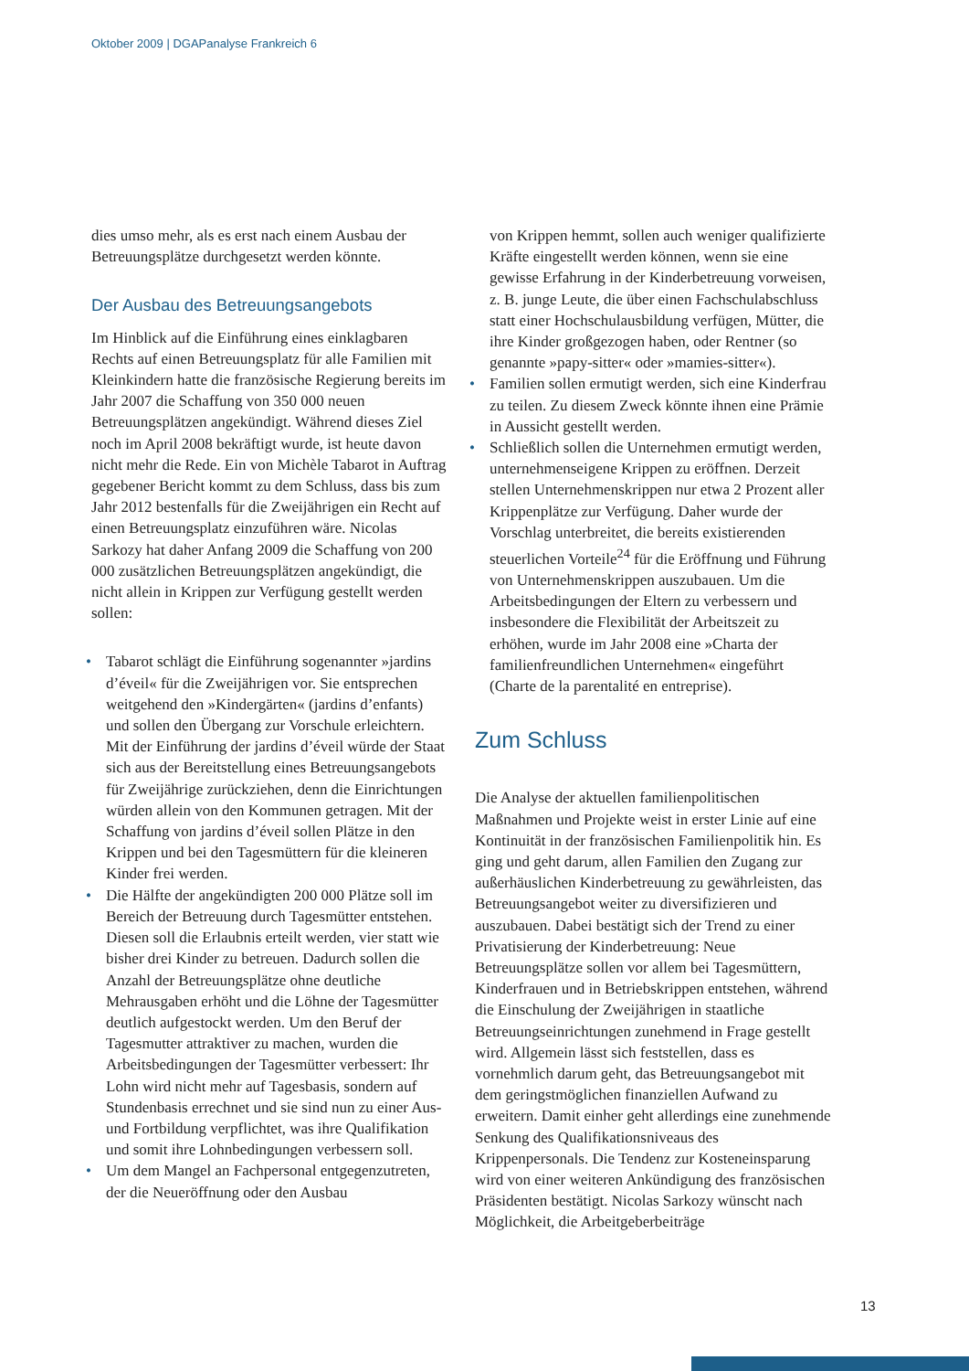Oktober 2009 | DGAPanalyse Frankreich 6
dies umso mehr, als es erst nach einem Ausbau der Betreuungsplätze durchgesetzt werden könnte.
Der Ausbau des Betreuungsangebots
Im Hinblick auf die Einführung eines einklagbaren Rechts auf einen Betreuungsplatz für alle Familien mit Kleinkindern hatte die französische Regierung bereits im Jahr 2007 die Schaffung von 350 000 neuen Betreuungsplätzen angekündigt. Während dieses Ziel noch im April 2008 bekräftigt wurde, ist heute davon nicht mehr die Rede. Ein von Michèle Tabarot in Auftrag gegebener Bericht kommt zu dem Schluss, dass bis zum Jahr 2012 bestenfalls für die Zweijährigen ein Recht auf einen Betreuungsplatz einzuführen wäre. Nicolas Sarkozy hat daher Anfang 2009 die Schaffung von 200 000 zusätzlichen Betreuungsplätzen angekündigt, die nicht allein in Krippen zur Verfügung gestellt werden sollen:
• Tabarot schlägt die Einführung sogenannter »jardins d’éveil« für die Zweijährigen vor. Sie entsprechen weitgehend den »Kindergärten« (jardins d’enfants) und sollen den Übergang zur Vorschule erleichtern. Mit der Einführung der jardins d’éveil würde der Staat sich aus der Bereitstellung eines Betreuungsangebots für Zweijährige zurückziehen, denn die Einrichtungen würden allein von den Kommunen getragen. Mit der Schaffung von jardins d’éveil sollen Plätze in den Krippen und bei den Tagesmüttern für die kleineren Kinder frei werden.
• Die Hälfte der angekündigten 200 000 Plätze soll im Bereich der Betreuung durch Tagesmütter entstehen. Diesen soll die Erlaubnis erteilt werden, vier statt wie bisher drei Kinder zu betreuen. Dadurch sollen die Anzahl der Betreuungsplätze ohne deutliche Mehrausgaben erhöht und die Löhne der Tagesmütter deutlich aufgestockt werden. Um den Beruf der Tagesmutter attraktiver zu machen, wurden die Arbeitsbedingungen der Tagesmütter verbessert: Ihr Lohn wird nicht mehr auf Tagesbasis, sondern auf Stundenbasis errechnet und sie sind nun zu einer Aus- und Fortbildung verpflichtet, was ihre Qualifikation und somit ihre Lohnbedingungen verbessern soll.
• Um dem Mangel an Fachpersonal entgegenzutreten, der die Neueröffnung oder den Ausbau
von Krippen hemmt, sollen auch weniger qualifizierte Kräfte eingestellt werden können, wenn sie eine gewisse Erfahrung in der Kinderbetreuung vorweisen, z. B. junge Leute, die über einen Fachschulabschluss statt einer Hochschulausbildung verfügen, Mütter, die ihre Kinder großgezogen haben, oder Rentner (so genannte »papy-sitter« oder »mamies-sitter«).
• Familien sollen ermutigt werden, sich eine Kinderfrau zu teilen. Zu diesem Zweck könnte ihnen eine Prämie in Aussicht gestellt werden.
• Schließlich sollen die Unternehmen ermutigt werden, unternehmenseigene Krippen zu eröffnen. Derzeit stellen Unternehmenskrippen nur etwa 2 Prozent aller Krippenplätze zur Verfügung. Daher wurde der Vorschlag unterbreitet, die bereits existierenden steuerlichen Vorteile<sup>24</sup> für die Eröffnung und Führung von Unternehmenskrippen auszubauen. Um die Arbeitsbedingungen der Eltern zu verbessern und insbesondere die Flexibilität der Arbeitszeit zu erhöhen, wurde im Jahr 2008 eine »Charta der familienfreundlichen Unternehmen« eingeführt (Charte de la parentalité en entreprise).
Zum Schluss
Die Analyse der aktuellen familienpolitischen Maßnahmen und Projekte weist in erster Linie auf eine Kontinuität in der französischen Familienpolitik hin. Es ging und geht darum, allen Familien den Zugang zur außerhäuslichen Kinderbetreuung zu gewährleisten, das Betreuungsangebot weiter zu diversifizieren und auszubauen. Dabei bestätigt sich der Trend zu einer Privatisierung der Kinderbetreuung: Neue Betreuungsplätze sollen vor allem bei Tagesmüttern, Kinderfrauen und in Betriebskrippen entstehen, während die Einschulung der Zweijährigen in staatliche Betreuungseinrichtungen zunehmend in Frage gestellt wird. Allgemein lässt sich feststellen, dass es vornehmlich darum geht, das Betreuungsangebot mit dem geringstmöglichen finanziellen Aufwand zu erweitern. Damit einher geht allerdings eine zunehmende Senkung des Qualifikationsniveaus des Krippenpersonals. Die Tendenz zur Kosteneinsparung wird von einer weiteren Ankündigung des französischen Präsidenten bestätigt. Nicolas Sarkozy wünscht nach Möglichkeit, die Arbeitgeberbeiträge
13